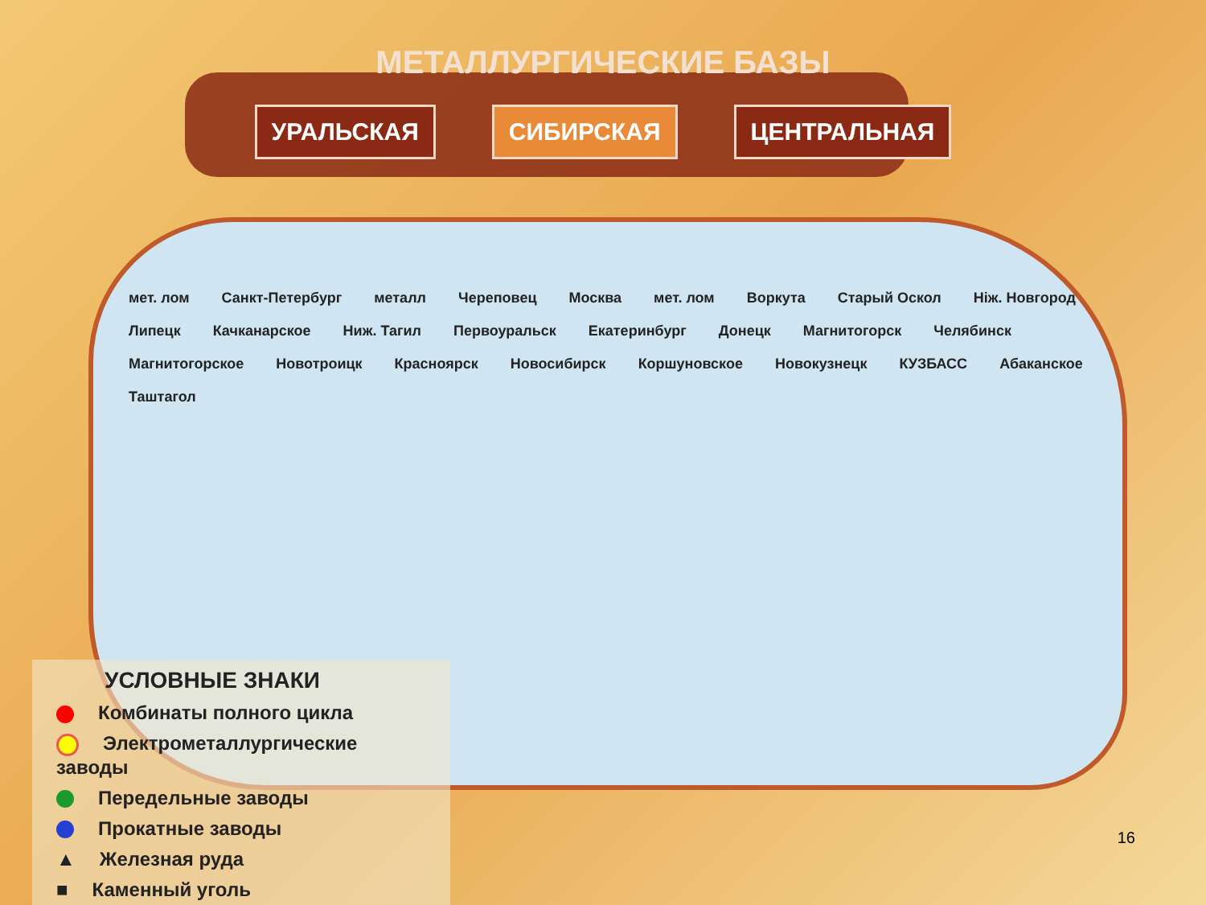МЕТАЛЛУРГИЧЕСКИЕ БАЗЫ
УРАЛЬСКАЯ СИБИРСКАЯ ЦЕНТРАЛЬНАЯ
мет. лом Санкт-Петербург металл Череповец Москва мет. лом Воркута Старый Оскол Нiж. Новгород Липецк Качканарское Ниж. Тагил Первоуральск Екатеринбург Донецк Магнитогорск Челябинск Магнитогорское Новотроицк Красноярск Новосибирск Коршуновское Новокузнецк КУЗБАСС Абаканское Таштагол
УСЛОВНЫЕ ЗНАКИ
Комбинаты полного цикла
Электрометаллургические заводы
Передельные заводы
Прокатные заводы
▲ Железная руда
■ Каменный уголь
16